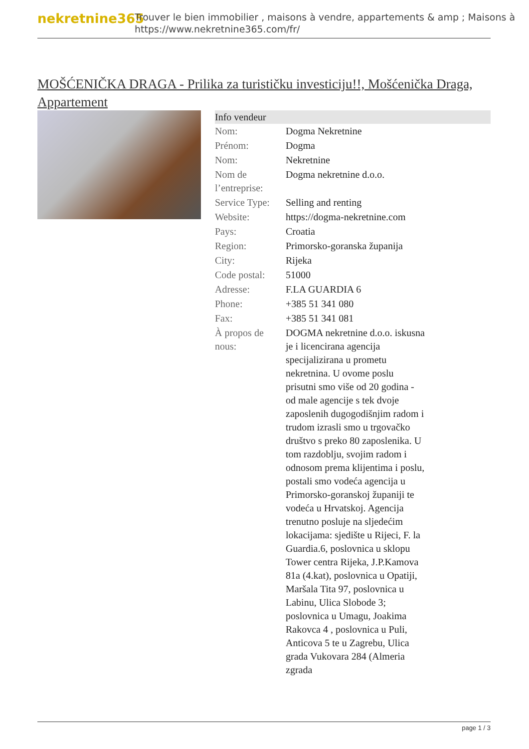nekretnine365
Trouver le bien immobilier , maisons à vendre, appartements & amp ; Maisons à
https://www.nekretnine365.com/fr/
MOŠĆENIČKA DRAGA - Prilika za turističku investiciju!!, Mošćenička Draga, Appartement
| Info vendeur | | |
| --- | --- | --- |
| Nom: | Dogma Nekretnine | |
| Prénom: | Dogma | |
| Nom: | Nekretnine | |
| Nom de l’entreprise: | Dogma nekretnine d.o.o. | |
| Service Type: | Selling and renting | |
| Website: | https://dogma-nekretnine.com | |
| Pays: | Croatia | |
| Region: | Primorsko-goranska županija | |
| City: | Rijeka | |
| Code postal: | 51000 | |
| Adresse: | F.LA GUARDIA 6 | |
| Phone: | +385 51 341 080 | |
| Fax: | +385 51 341 081 | |
| À propos de nous: | DOGMA nekretnine d.o.o. iskusna je i licencirana agencija specijalizirana u prometu nekretnina. U ovome poslu prisutni smo više od 20 godina - od male agencije s tek dvoje zaposlenih dugogodišnjim radom i trudom izrasli smo u trgovačko društvo s preko 80 zaposlenika. U tom razdoblju, svojim radom i odnosom prema klijentima i poslu, postali smo vodeća agencija u Primorsko-goranskoj županiji te vodeća u Hrvatskoj. Agencija trenutno posluje na sljedećim lokacijama: sjedište u Rijeci, F. la Guardia.6, poslovnica u sklopu Tower centra Rijeka, J.P.Kamova 81a (4.kat), poslovnica u Opatiji, Maršala Tita 97, poslovnica u Labinu, Ulica Slobode 3; poslovnica u Umagu, Joakima Rakovca 4 , poslovnica u Puli, Anticova 5 te u Zagrebu, Ulica grada Vukovara 284 (Almeria zgrada | |
page 1 / 3